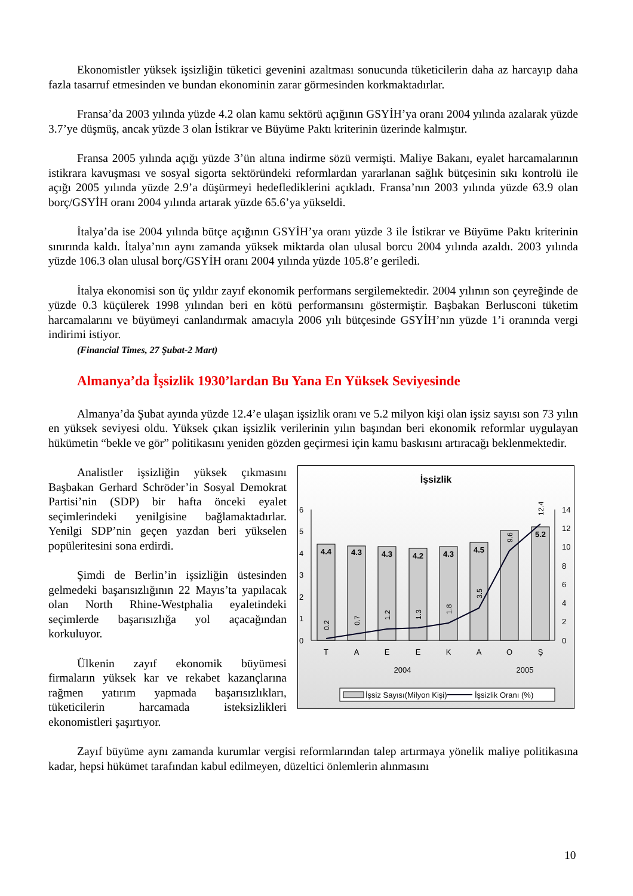Ekonomistler yüksek işsizliğin tüketici gevenini azaltması sonucunda tüketicilerin daha az harcayıp daha fazla tasarruf etmesinden ve bundan ekonominin zarar görmesinden korkmaktadırlar.
Fransa’da 2003 yılında yüzde 4.2 olan kamu sektörü açığının GSYİH’ya oranı 2004 yılında azalarak yüzde 3.7’ye düşmüş, ancak yüzde 3 olan İstikrar ve Büyüme Paktı kriterinin üzerinde kalmıştır.
Fransa 2005 yılında açığı yüzde 3’ün altına indirme sözü vermişti. Maliye Bakanı, eyalet harcamalarının istikrara kavuşması ve sosyal sigorta sektöründeki reformlardan yararlanan sağlık bütçesinin sıkı kontrolü ile açığı 2005 yılında yüzde 2.9’a düşürmeyi hedeflediklerini açıkladı. Fransa’nın 2003 yılında yüzde 63.9 olan borç/GSYİH oranı 2004 yılında artarak yüzde 65.6’ya yükseldi.
İtalya’da ise 2004 yılında bütçe açığının GSYİH’ya oranı yüzde 3 ile İstikrar ve Büyüme Paktı kriterinin sınırında kaldı. İtalya’nın aynı zamanda yüksek miktarda olan ulusal borcu 2004 yılında azaldı. 2003 yılında yüzde 106.3 olan ulusal borç/GSYİH oranı 2004 yılında yüzde 105.8’e geriledi.
İtalya ekonomisi son üç yıldır zayıf ekonomik performans sergilemektedir. 2004 yılının son çeyreğinde de yüzde 0.3 küçülerek 1998 yılından beri en kötü performansını göstermiştir. Başbakan Berlusconi tüketim harcamalarını ve büyümeyi canlandırmak amacıyla 2006 yılı bütçesinde GSYİH’nın yüzde 1’i oranında vergi indirimi istiyor.
(Financial Times, 27 Şubat-2 Mart)
Almanya’da İşsizlik 1930’lardan Bu Yana En Yüksek Seviyesinde
Almanya’da Şubat ayında yüzde 12.4’e ulaşan işsizlik oranı ve 5.2 milyon kişi olan işsiz sayısı son 73 yılın en yüksek seviyesi oldu. Yüksek çıkan işsizlik verilerinin yılın başından beri ekonomik reformlar uygulayan hükümetin “bekle ve gör” politikasını yeniden gözden geçirmesi için kamu baskısını artıracağı beklenmektedir.
İşsizlik
6
5
4
3
2
1
0
14
12
10
8
6
4
2
0
4.4
4.3
4.3
4.2
4.3
4.5
5.2
0.2
0.7
1.2
1.3
1.8
3.5
9.6
12.4
T
A
E
E
K
A
O
Ş
2004
2005
İşsiz Sayısı(Milyon Kişi)
İşsizlik Oranı (%)
Analistler işsizliğin yüksek çıkmasını Başbakan Gerhard Schröder’in Sosyal Demokrat Partisi’nin (SDP) bir hafta önceki eyalet seçimlerindeki yenilgisine bağlamaktadırlar. Yenilgi SDP’nin geçen yazdan beri yükselen popüleritesini sona erdirdi.
Şimdi de Berlin’in işsizliğin üstesinden gelmedeki başarısızlığının 22 Mayıs’ta yapılacak olan North Rhine-Westphalia eyaletindeki seçimlerde başarısızlığa yol açacağından korkuluyor.
Ülkenin zayıf ekonomik büyümesi firmaların yüksek kar ve rekabet kazançlarına rağmen yatırım yapmada başarısızlıkları, tüketicilerin harcamada isteksizlikleri ekonomistleri şaşırtıyor.
Zayıf büyüme aynı zamanda kurumlar vergisi reformlarından talep artırmaya yönelik maliye politikasına kadar, hepsi hükümet tarafından kabul edilmeyen, düzeltici önlemlerin alınmasını
10